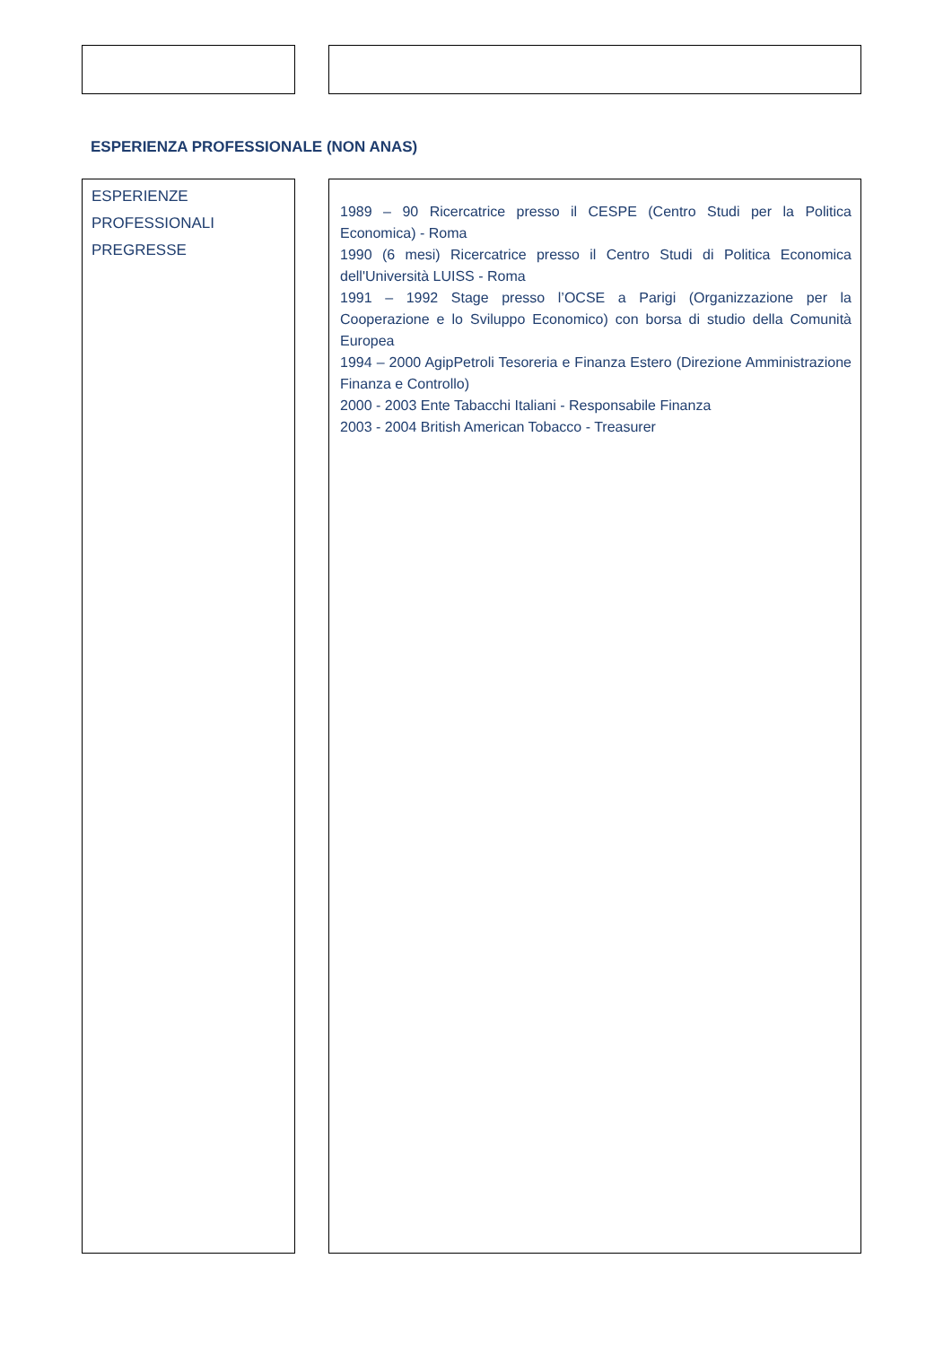ESPERIENZA PROFESSIONALE (NON ANAS)
ESPERIENZE
PROFESSIONALI
PREGRESSE
1989 – 90 Ricercatrice presso il CESPE (Centro Studi per la Politica Economica) - Roma
1990 (6 mesi) Ricercatrice presso il Centro Studi di Politica Economica dell'Università LUISS - Roma
1991 – 1992 Stage presso l’OCSE a Parigi (Organizzazione per la Cooperazione e lo Sviluppo Economico) con borsa di studio della Comunità Europea
1994 – 2000 AgipPetroli Tesoreria e Finanza Estero (Direzione Amministrazione Finanza e Controllo)
2000 - 2003 Ente Tabacchi Italiani - Responsabile Finanza
2003 - 2004 British American Tobacco - Treasurer